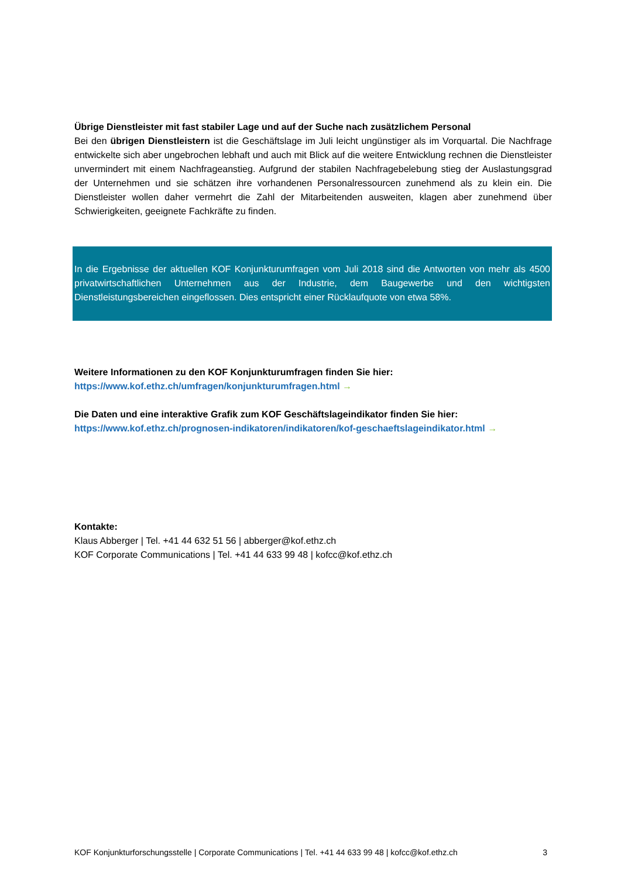Übrige Dienstleister mit fast stabiler Lage und auf der Suche nach zusätzlichem Personal
Bei den übrigen Dienstleistern ist die Geschäftslage im Juli leicht ungünstiger als im Vorquartal. Die Nachfrage entwickelte sich aber ungebrochen lebhaft und auch mit Blick auf die weitere Entwicklung rechnen die Dienstleister unvermindert mit einem Nachfrageanstieg. Aufgrund der stabilen Nachfragebelebung stieg der Auslastungsgrad der Unternehmen und sie schätzen ihre vorhandenen Personalressourcen zunehmend als zu klein ein. Die Dienstleister wollen daher vermehrt die Zahl der Mitarbeitenden ausweiten, klagen aber zunehmend über Schwierigkeiten, geeignete Fachkräfte zu finden.
In die Ergebnisse der aktuellen KOF Konjunkturumfragen vom Juli 2018 sind die Antworten von mehr als 4500 privatwirtschaftlichen Unternehmen aus der Industrie, dem Baugewerbe und den wichtigsten Dienstleistungsbereichen eingeflossen. Dies entspricht einer Rücklaufquote von etwa 58%.
Weitere Informationen zu den KOF Konjunkturumfragen finden Sie hier:
https://www.kof.ethz.ch/umfragen/konjunkturumfragen.html →
Die Daten und eine interaktive Grafik zum KOF Geschäftslageindikator finden Sie hier:
https://www.kof.ethz.ch/prognosen-indikatoren/indikatoren/kof-geschaeftslageindikator.html →
Kontakte:
Klaus Abberger | Tel. +41 44 632 51 56 | abberger@kof.ethz.ch
KOF Corporate Communications | Tel. +41 44 633 99 48 | kofcc@kof.ethz.ch
KOF Konjunkturforschungsstelle | Corporate Communications | Tel. +41 44 633 99 48 | kofcc@kof.ethz.ch 3